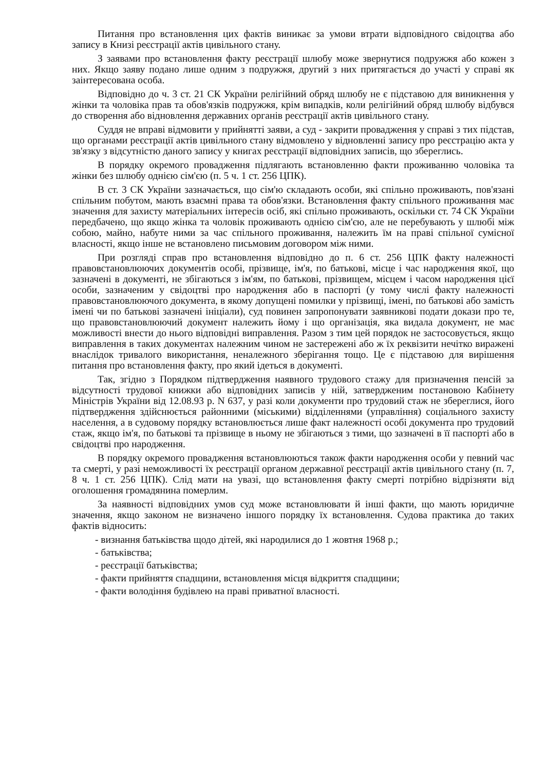Питання про встановлення цих фактів виникає за умови втрати відповідного свідоцтва або запису в Книзі реєстрації актів цивільного стану.
З заявами про встановлення факту реєстрації шлюбу може звернутися подружжя або кожен з них. Якщо заяву подано лише одним з подружжя, другий з них притягається до участі у справі як заінтересована особа.
Відповідно до ч. 3 ст. 21 СК України релігійний обряд шлюбу не є підставою для виникнення у жінки та чоловіка прав та обов'язків подружжя, крім випадків, коли релігійний обряд шлюбу відбувся до створення або відновлення державних органів реєстрації актів цивільного стану.
Суддя не вправі відмовити у прийнятті заяви, а суд - закрити провадження у справі з тих підстав, що органами реєстрації актів цивільного стану відмовлено у відновленні запису про реєстрацію акта у зв'язку з відсутністю даного запису у книгах реєстрації відповідних записів, що збереглись.
В порядку окремого провадження підлягають встановленню факти проживанню чоловіка та жінки без шлюбу однією сім'єю (п. 5 ч. 1 ст. 256 ЦПК).
В ст. 3 СК України зазначається, що сім'ю складають особи, які спільно проживають, пов'язані спільним побутом, мають взаємні права та обов'язки. Встановлення факту спільного проживання має значення для захисту матеріальних інтересів осіб, які спільно проживають, оскільки ст. 74 СК України передбачено, що якщо жінка та чоловік проживають однією сім'єю, але не перебувають у шлюбі між собою, майно, набуте ними за час спільного проживання, належить їм на праві спільної сумісної власності, якщо інше не встановлено письмовим договором між ними.
При розгляді справ про встановлення відповідно до п. 6 ст. 256 ЦПК факту належності правовстановлюючих документів особі, прізвище, ім'я, по батькові, місце і час народження якої, що зазначені в документі, не збігаються з ім'ям, по батькові, прізвищем, місцем і часом народження цієї особи, зазначеним у свідоцтві про народження або в паспорті (у тому числі факту належності правовстановлюючого документа, в якому допущені помилки у прізвищі, імені, по батькові або замість імені чи по батькові зазначені ініціали), суд повинен запропонувати заявникові подати докази про те, що правовстановлюючий документ належить йому і що організація, яка видала документ, не має можливості внести до нього відповідні виправлення. Разом з тим цей порядок не застосовується, якщо виправлення в таких документах належним чином не застережені або ж їх реквізити нечітко виражені внаслідок тривалого використання, неналежного зберігання тощо. Це є підставою для вирішення питання про встановлення факту, про який ідеться в документі.
Так, згідно з Порядком підтвердження наявного трудового стажу для призначення пенсій за відсутності трудової книжки або відповідних записів у ній, затвердженим постановою Кабінету Міністрів України від 12.08.93 р. N 637, у разі коли документи про трудовий стаж не збереглися, його підтвердження здійснюється районними (міськими) відділеннями (управління) соціального захисту населення, а в судовому порядку встановлюється лише факт належності особі документа про трудовий стаж, якщо ім'я, по батькові та прізвище в ньому не збігаються з тими, що зазначені в її паспорті або в свідоцтві про народження.
В порядку окремого провадження встановлюються також факти народження особи у певний час та смерті, у разі неможливості їх реєстрації органом державної реєстрації актів цивільного стану (п. 7, 8 ч. 1 ст. 256 ЦПК). Слід мати на увазі, що встановлення факту смерті потрібно відрізняти від оголошення громадянина померлим.
За наявності відповідних умов суд може встановлювати й інші факти, що мають юридичне значення, якщо законом не визначено іншого порядку їх встановлення. Судова практика до таких фактів відносить:
- визнання батьківства щодо дітей, які народилися до 1 жовтня 1968 р.;
- батьківства;
- реєстрації батьківства;
- факти прийняття спадщини, встановлення місця відкриття спадщини;
- факти володіння будівлею на праві приватної власності.